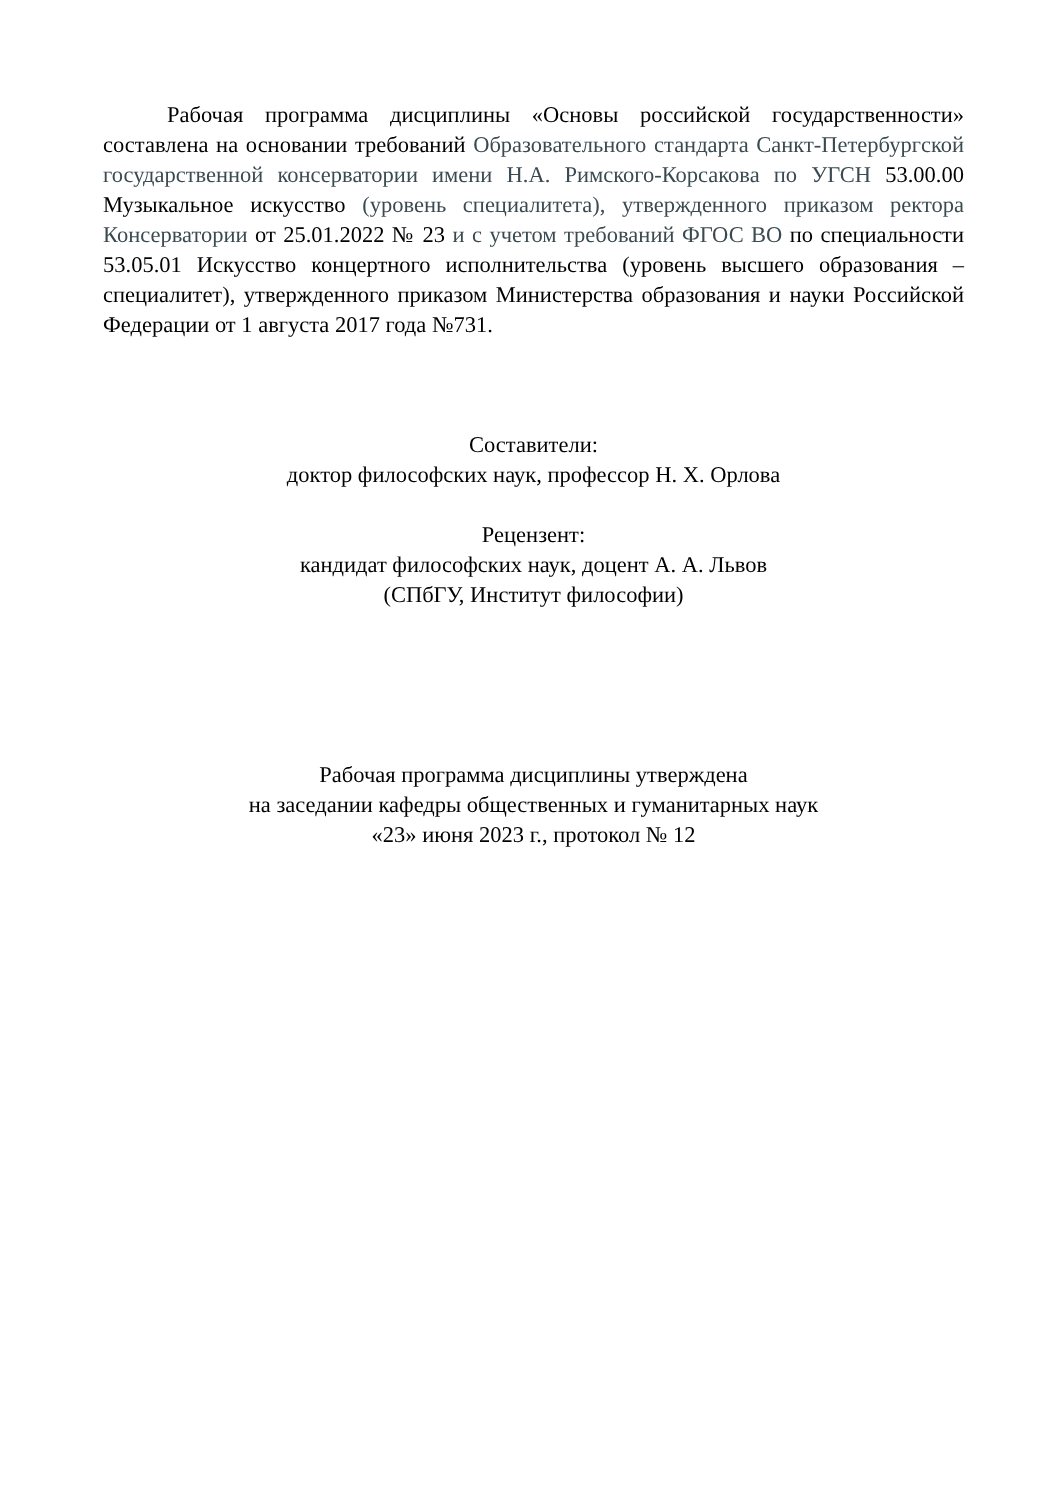Рабочая программа дисциплины «Основы российской государственности» составлена на основании требований Образовательного стандарта Санкт-Петербургской государственной консерватории имени Н.А. Римского-Корсакова по УГСН 53.00.00 Музыкальное искусство (уровень специалитета), утвержденного приказом ректора Консерватории от 25.01.2022 № 23 и с учетом требований ФГОС ВО по специальности 53.05.01 Искусство концертного исполнительства (уровень высшего образования – специалитет), утвержденного приказом Министерства образования и науки Российской Федерации от 1 августа 2017 года №731.
Составители:
доктор философских наук, профессор Н. Х. Орлова
Рецензент:
кандидат философских наук, доцент А. А. Львов
(СПбГУ, Институт философии)
Рабочая программа дисциплины утверждена
на заседании кафедры общественных и гуманитарных наук
«23» июня 2023 г., протокол № 12